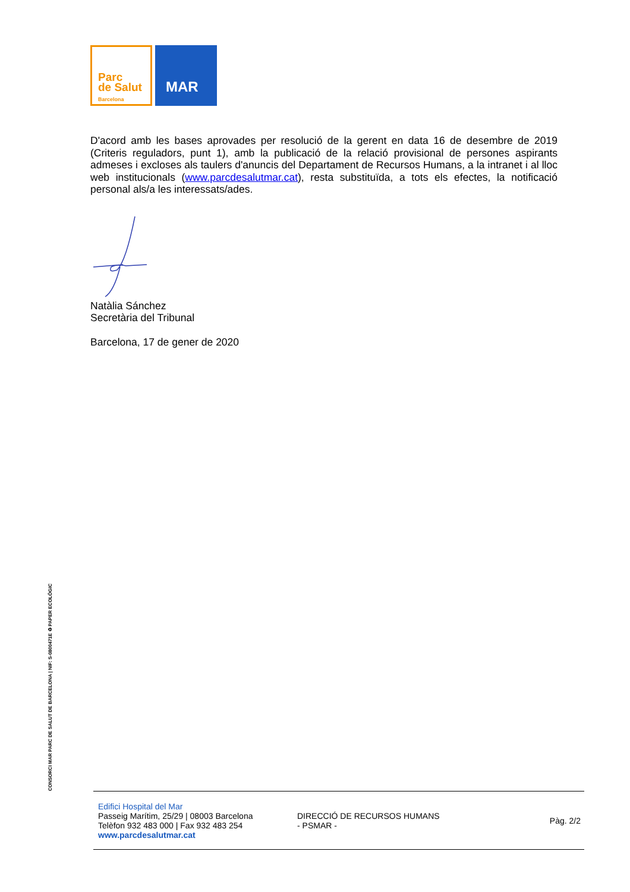Parc
de Salut
Barcelona
MAR
D'acord amb les bases aprovades per resolució de la gerent en data 16 de desembre de 2019 (Criteris reguladors, punt 1), amb la publicació de la relació provisional de persones aspirants admeses i excloses als taulers d'anuncis del Departament de Recursos Humans, a la intranet i al lloc web institucionals (www.parcdesalutmar.cat), resta substituïda, a tots els efectes, la notificació personal als/a les interessats/ades.
Natàlia Sánchez
Secretària del Tribunal
Barcelona, 17 de gener de 2020
CONSORCI MAR PARC DE SALUT DE BARCELONA | NIF: S-0800471E ♻ PAPER ECOLÒGIC
Edifici Hospital del Mar
Passeig Marítim, 25/29 | 08003 Barcelona
Telèfon 932 483 000 | Fax 932 483 254
www.parcdesalutmar.cat
DIRECCIÓ DE RECURSOS HUMANS
- PSMAR -
Pàg. 2/2